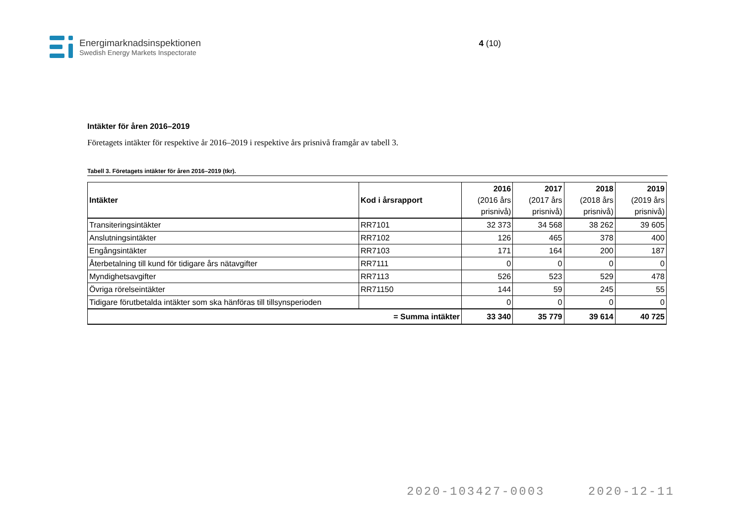Energimarknadsinspektionen
Swedish Energy Markets Inspectorate
4 (10)
Intäkter för åren 2016–2019
Företagets intäkter för respektive år 2016–2019 i respektive års prisnivå framgår av tabell 3.
Tabell 3. Företagets intäkter för åren 2016–2019 (tkr).
| Intäkter | Kod i årsrapport | 2016 (2016 års prisnivå) | 2017 (2017 års prisnivå) | 2018 (2018 års prisnivå) | 2019 (2019 års prisnivå) |
| --- | --- | --- | --- | --- | --- |
| Transiteringsintäkter | RR7101 | 32 373 | 34 568 | 38 262 | 39 605 |
| Anslutningsintäkter | RR7102 | 126 | 465 | 378 | 400 |
| Engångsintäkter | RR7103 | 171 | 164 | 200 | 187 |
| Återbetalning till kund för tidigare års nätavgifter | RR7111 | 0 | 0 | 0 | 0 |
| Myndighetsavgifter | RR7113 | 526 | 523 | 529 | 478 |
| Övriga rörelseintäkter | RR71150 | 144 | 59 | 245 | 55 |
| Tidigare förutbetalda intäkter som ska hänföras till tillsynsperioden | | 0 | 0 | 0 | 0 |
| = Summa intäkter | | 33 340 | 35 779 | 39 614 | 40 725 |
2020-103427-0003 2020-12-11